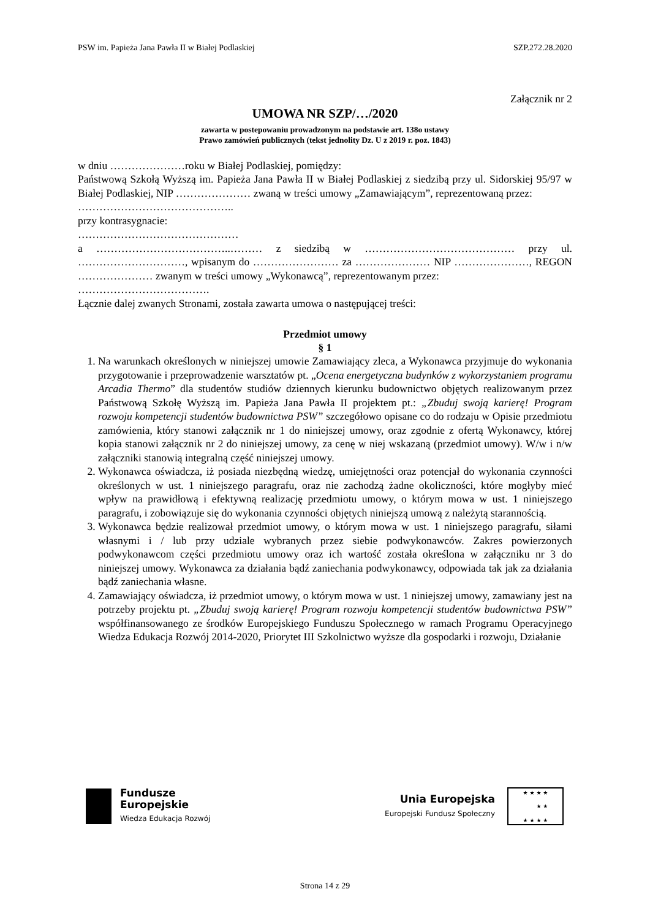PSW im. Papieża Jana Pawła II w Białej Podlaskiej SZP.272.28.2020
Załącznik nr 2
UMOWA NR SZP/…/2020
zawarta w postepowaniu prowadzonym na podstawie art. 138o ustawy
Prawo zamówień publicznych (tekst jednolity Dz. U z 2019 r. poz. 1843)
w dniu …………………roku w Białej Podlaskiej, pomiędzy:
Państwową Szkołą Wyższą im. Papieża Jana Pawła II w Białej Podlaskiej z siedzibą przy ul. Sidorskiej 95/97 w Białej Podlaskiej, NIP ………………… zwaną w treści umowy „Zamawiającym”, reprezentowaną przez:
……………………………………..
przy kontrasygnacie:
………………………………………
a ………………………………..……… z siedzibą w …………………………………… przy ul. …………………………, wpisanym do …………………… za ………………… NIP …………………, REGON ………………… zwanym w treści umowy „Wykonawcą”, reprezentowanym przez:
……………………………….
Łącznie dalej zwanych Stronami, została zawarta umowa o następującej treści:
Przedmiot umowy
§ 1
1. Na warunkach określonych w niniejszej umowie Zamawiający zleca, a Wykonawca przyjmuje do wykonania przygotowanie i przeprowadzenie warsztatów pt. „Ocena energetyczna budynków z wykorzystaniem programu Arcadia Thermo” dla studentów studiów dziennych kierunku budownictwo objętych realizowanym przez Państwową Szkołę Wyższą im. Papieża Jana Pawła II projektem pt.: „Zbuduj swoją karierę! Program rozwoju kompetencji studentów budownictwa PSW” szczegółowo opisane co do rodzaju w Opisie przedmiotu zamówienia, który stanowi załącznik nr 1 do niniejszej umowy, oraz zgodnie z ofertą Wykonawcy, której kopia stanowi załącznik nr 2 do niniejszej umowy, za cenę w niej wskazaną (przedmiot umowy). W/w i n/w załączniki stanowią integralną część niniejszej umowy.
2. Wykonawca oświadcza, iż posiada niezbędną wiedzę, umiejętności oraz potencjał do wykonania czynności określonych w ust. 1 niniejszego paragrafu, oraz nie zachodzą żadne okoliczności, które mogłyby mieć wpływ na prawidłową i efektywną realizację przedmiotu umowy, o którym mowa w ust. 1 niniejszego paragrafu, i zobowiązuje się do wykonania czynności objętych niniejszą umową z należytą starannością.
3. Wykonawca będzie realizował przedmiot umowy, o którym mowa w ust. 1 niniejszego paragrafu, siłami własnymi i / lub przy udziale wybranych przez siebie podwykonawców. Zakres powierzonych podwykonawcom części przedmiotu umowy oraz ich wartość została określona w załączniku nr 3 do niniejszej umowy. Wykonawca za działania bądź zaniechania podwykonawcy, odpowiada tak jak za działania bądź zaniechania własne.
4. Zamawiający oświadcza, iż przedmiot umowy, o którym mowa w ust. 1 niniejszej umowy, zamawiany jest na potrzeby projektu pt. „Zbuduj swoją karierę! Program rozwoju kompetencji studentów budownictwa PSW” współfinansowanego ze środków Europejskiego Funduszu Społecznego w ramach Programu Operacyjnego Wiedza Edukacja Rozwój 2014-2020, Priorytet III Szkolnictwo wyższe dla gospodarki i rozwoju, Działanie
Fundusze
Europejskie
Wiedza Edukacja Rozwój
Unia Europejska
Europejski Fundusz Społeczny
★ ★ ★ ★
★ ★
★ ★ ★ ★
Strona 14 z 29